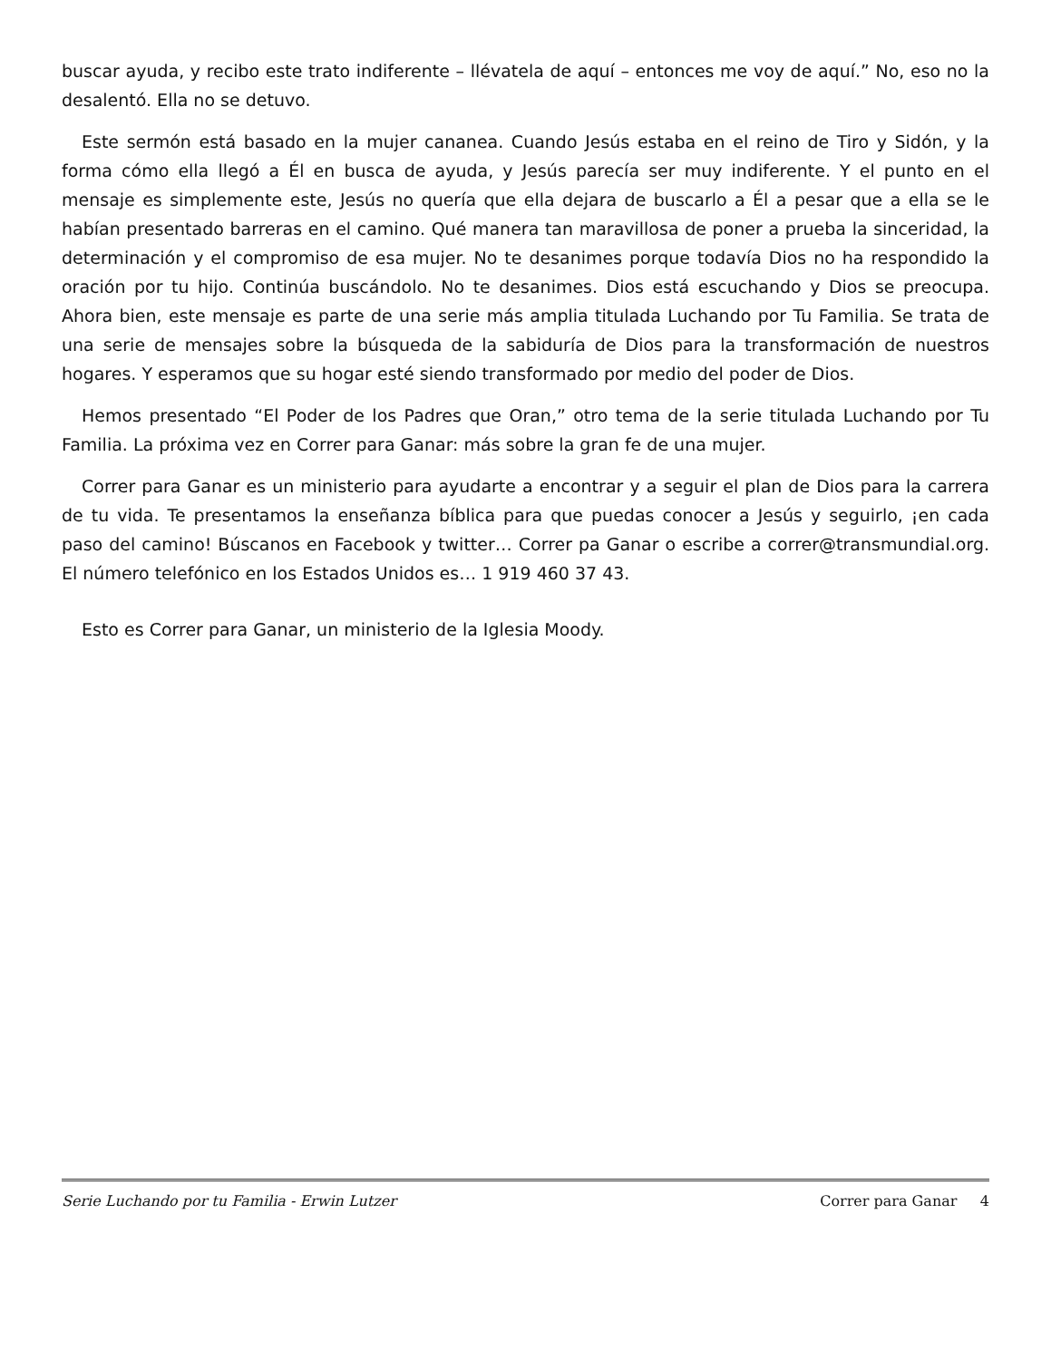buscar ayuda, y recibo este trato indiferente – llévatela de aquí – entonces me voy de aquí.” No, eso no la desalentó. Ella no se detuvo.
Este sermón está basado en la mujer cananea. Cuando Jesús estaba en el reino de Tiro y Sidón, y la forma cómo ella llegó a Él en busca de ayuda, y Jesús parecía ser muy indiferente. Y el punto en el mensaje es simplemente este, Jesús no quería que ella dejara de buscarlo a Él a pesar que a ella se le habían presentado barreras en el camino. Qué manera tan maravillosa de poner a prueba la sinceridad, la determinación y el compromiso de esa mujer. No te desanimes porque todavía Dios no ha respondido la oración por tu hijo. Continúa buscándolo. No te desanimes. Dios está escuchando y Dios se preocupa. Ahora bien, este mensaje es parte de una serie más amplia titulada Luchando por Tu Familia. Se trata de una serie de mensajes sobre la búsqueda de la sabiduría de Dios para la transformación de nuestros hogares. Y esperamos que su hogar esté siendo transformado por medio del poder de Dios.
Hemos presentado “El Poder de los Padres que Oran,” otro tema de la serie titulada Luchando por Tu Familia. La próxima vez en Correr para Ganar: más sobre la gran fe de una mujer.
Correr para Ganar es un ministerio para ayudarte a encontrar y a seguir el plan de Dios para la carrera de tu vida. Te presentamos la enseñanza bíblica para que puedas conocer a Jesús y seguirlo, ¡en cada paso del camino! Búscanos en Facebook y twitter… Correr pa Ganar o escribe a correr@transmundial.org. El número telefónico en los Estados Unidos es… 1 919 460 37 43.
Esto es Correr para Ganar, un ministerio de la Iglesia Moody.
Serie Luchando por tu Familia - Erwin Lutzer Correr para Ganar 4